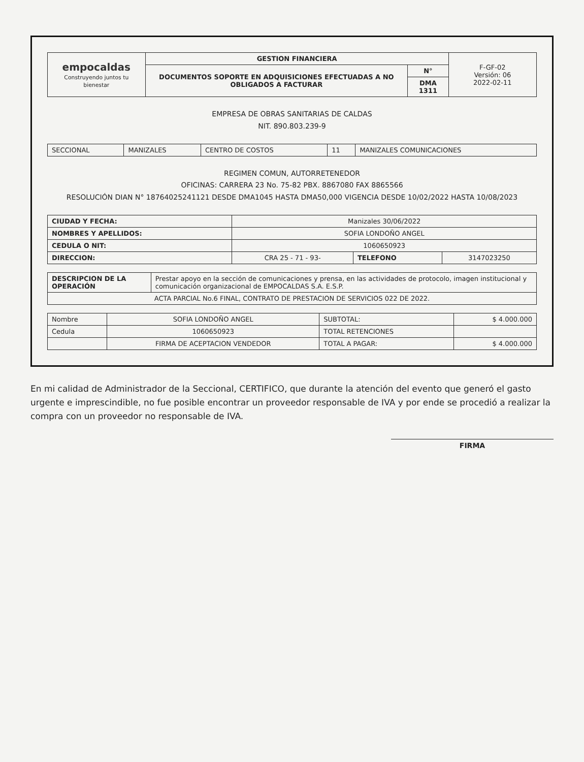| empocaldas Construyendo juntos tu bienestar | GESTION FINANCIERA | | F-GF-02 Versión: 06 2022-02-11 |
| | DOCUMENTOS SOPORTE EN ADQUISICIONES EFECTUADAS A NO OBLIGADOS A FACTURAR | N° | |
| | | DMA 1311 | |
EMPRESA DE OBRAS SANITARIAS DE CALDAS
NIT. 890.803.239-9
| SECCIONAL | MANIZALES | CENTRO DE COSTOS | 11 | MANIZALES COMUNICACIONES |
REGIMEN COMUN, AUTORRETENEDOR
OFICINAS: CARRERA 23 No. 75-82 PBX. 8867080 FAX 8865566
RESOLUCIÓN DIAN N° 18764025241121 DESDE DMA1045 HASTA DMA50,000 VIGENCIA DESDE 10/02/2022 HASTA 10/08/2023
| CIUDAD Y FECHA: | Manizales 30/06/2022 | | |
| NOMBRES Y APELLIDOS: | SOFIA LONDOÑO ANGEL | | |
| CEDULA O NIT: | 1060650923 | | |
| DIRECCION: | CRA 25 - 71 - 93- | TELEFONO | 3147023250 |
| DESCRIPCION DE LA OPERACIÓN | Prestar apoyo en la sección de comunicaciones y prensa, en las actividades de protocolo, imagen institucional y comunicación organizacional de EMPOCALDAS S.A. E.S.P. |
| ACTA PARCIAL No.6 FINAL, CONTRATO DE PRESTACION DE SERVICIOS 022 DE 2022. | |
| Nombre | SOFIA LONDOÑO ANGEL | SUBTOTAL: | $ 4.000.000 |
| Cedula | 1060650923 | TOTAL RETENCIONES | |
| | FIRMA DE ACEPTACION VENDEDOR | TOTAL A PAGAR: | $ 4.000.000 |
En mi calidad de Administrador de la Seccional, CERTIFICO, que durante la atención del evento que generó el gasto urgente e imprescindible, no fue posible encontrar un proveedor responsable de IVA y por ende se procedió a realizar la compra con un proveedor no responsable de IVA.
FIRMA